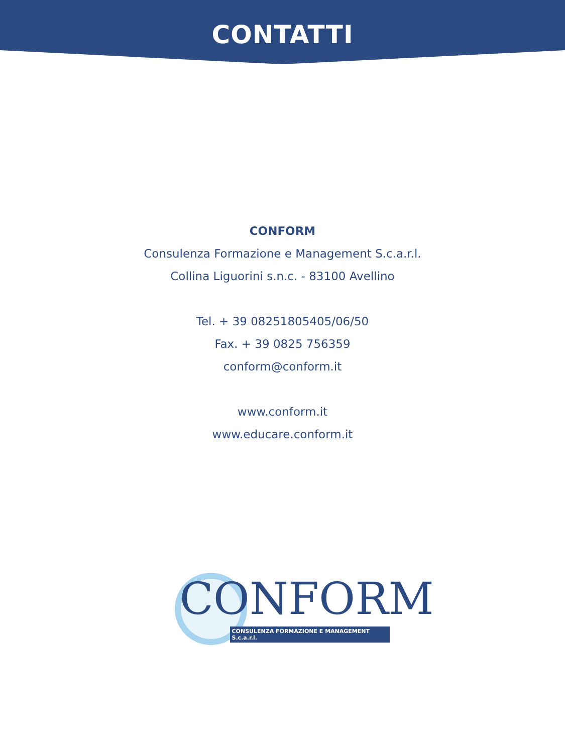CONTATTI
CONFORM
Consulenza Formazione e Management S.c.a.r.l.
Collina Liguorini s.n.c. - 83100 Avellino
Tel. + 39 08251805405/06/50
Fax. + 39 0825 756359
conform@conform.it
www.conform.it
www.educare.conform.it
CONFORM
CONSULENZA FORMAZIONE E MANAGEMENT S.c.a.r.l.